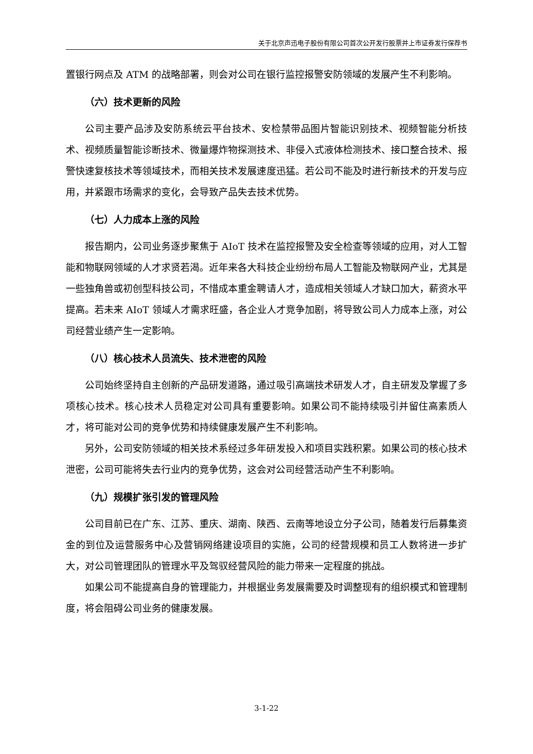关于北京声迅电子股份有限公司首次公开发行股票并上市证券发行保荐书
置银行网点及 ATM 的战略部署，则会对公司在银行监控报警安防领域的发展产生不利影响。
（六）技术更新的风险
公司主要产品涉及安防系统云平台技术、安检禁带品图片智能识别技术、视频智能分析技术、视频质量智能诊断技术、微量爆炸物探测技术、非侵入式液体检测技术、接口整合技术、报警快速复核技术等领域技术，而相关技术发展速度迅猛。若公司不能及时进行新技术的开发与应用，并紧跟市场需求的变化，会导致产品失去技术优势。
（七）人力成本上涨的风险
报告期内，公司业务逐步聚焦于 AIoT 技术在监控报警及安全检查等领域的应用，对人工智能和物联网领域的人才求贤若渴。近年来各大科技企业纷纷布局人工智能及物联网产业，尤其是一些独角兽或初创型科技公司，不惜成本重金聘请人才，造成相关领域人才缺口加大，薪资水平提高。若未来 AIoT 领域人才需求旺盛，各企业人才竞争加剧，将导致公司人力成本上涨，对公司经营业绩产生一定影响。
（八）核心技术人员流失、技术泄密的风险
公司始终坚持自主创新的产品研发道路，通过吸引高端技术研发人才，自主研发及掌握了多项核心技术。核心技术人员稳定对公司具有重要影响。如果公司不能持续吸引并留住高素质人才，将可能对公司的竞争优势和持续健康发展产生不利影响。
另外，公司安防领域的相关技术系经过多年研发投入和项目实践积累。如果公司的核心技术泄密，公司可能将失去行业内的竞争优势，这会对公司经营活动产生不利影响。
（九）规模扩张引发的管理风险
公司目前已在广东、江苏、重庆、湖南、陕西、云南等地设立分子公司，随着发行后募集资金的到位及运营服务中心及营销网络建设项目的实施，公司的经营规模和员工人数将进一步扩大，对公司管理团队的管理水平及驾驭经营风险的能力带来一定程度的挑战。
如果公司不能提高自身的管理能力，并根据业务发展需要及时调整现有的组织模式和管理制度，将会阻碍公司业务的健康发展。
3-1-22